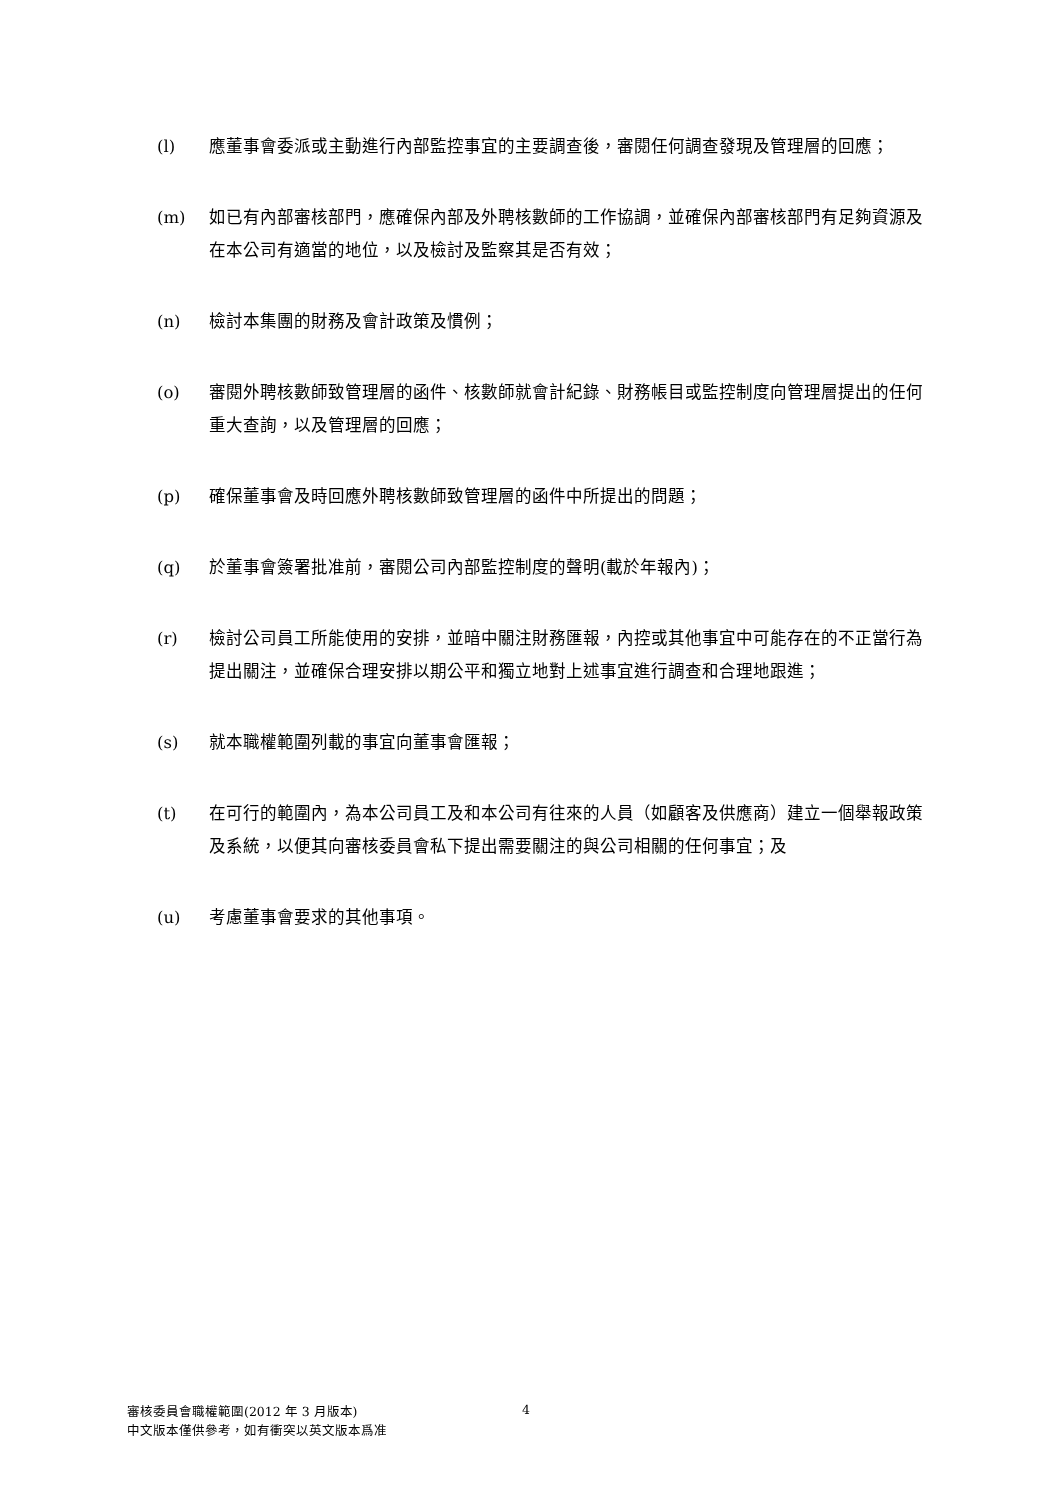(l) 應董事會委派或主動進行內部監控事宜的主要調查後，審閱任何調查發現及管理層的回應；
(m) 如已有內部審核部門，應確保內部及外聘核數師的工作協調，並確保內部審核部門有足夠資源及在本公司有適當的地位，以及檢討及監察其是否有效；
(n) 檢討本集團的財務及會計政策及慣例；
(o) 審閱外聘核數師致管理層的函件、核數師就會計紀錄、財務帳目或監控制度向管理層提出的任何重大查詢，以及管理層的回應；
(p) 確保董事會及時回應外聘核數師致管理層的函件中所提出的問題；
(q) 於董事會簽署批准前，審閱公司內部監控制度的聲明(載於年報內)；
(r) 檢討公司員工所能使用的安排，並暗中關注財務匯報，內控或其他事宜中可能存在的不正當行為提出關注，並確保合理安排以期公平和獨立地對上述事宜進行調查和合理地跟進；
(s) 就本職權範圍列載的事宜向董事會匯報；
(t) 在可行的範圍內，為本公司員工及和本公司有往來的人員（如顧客及供應商）建立一個舉報政策及系統，以便其向審核委員會私下提出需要關注的與公司相關的任何事宜；及
(u) 考慮董事會要求的其他事項。
審核委員會職權範圍(2012 年 3 月版本)
中文版本僅供參考，如有衝突以英文版本爲准
4